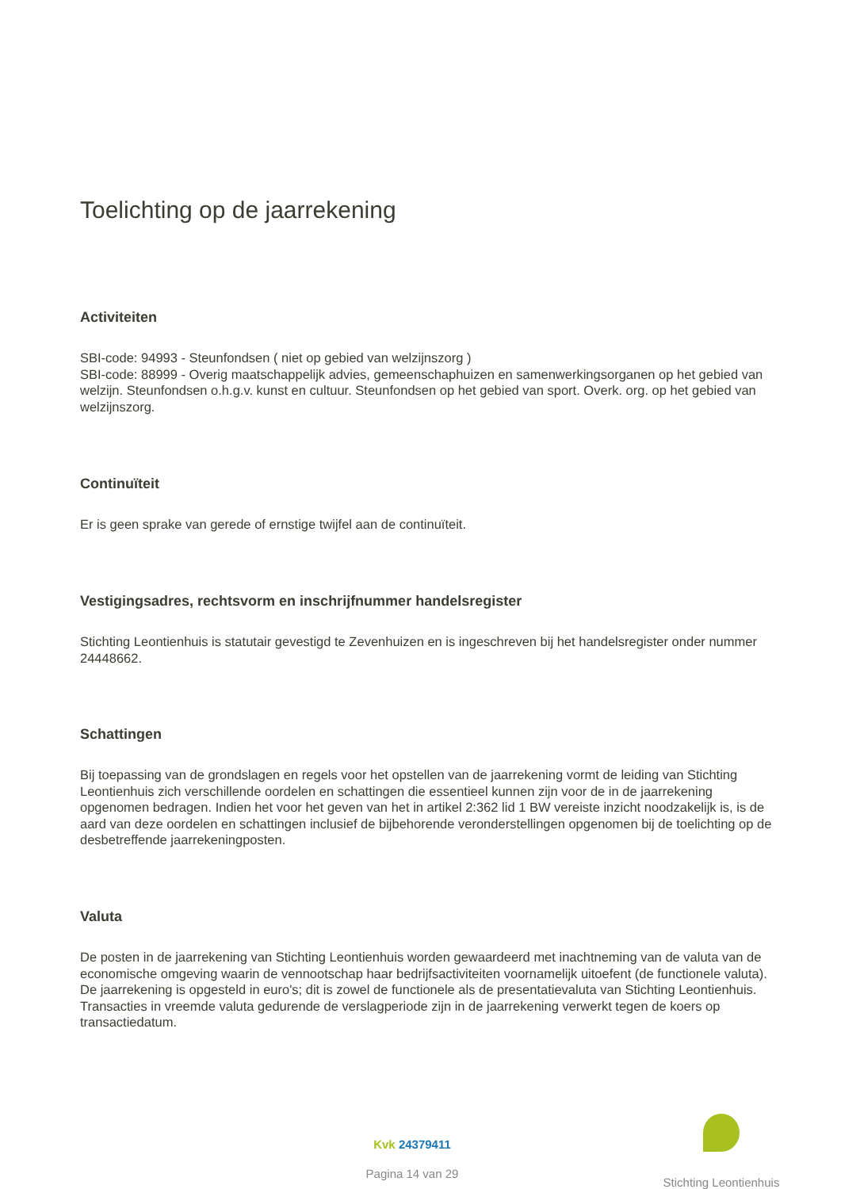Toelichting op de jaarrekening
Activiteiten
SBI-code: 94993 - Steunfondsen ( niet op gebied van welzijnszorg )
SBI-code: 88999 - Overig maatschappelijk advies, gemeenschaphuizen en samenwerkingsorganen op het gebied van welzijn. Steunfondsen o.h.g.v. kunst en cultuur. Steunfondsen op het gebied van sport. Overk. org. op het gebied van welzijnszorg.
Continuïteit
Er is geen sprake van gerede of ernstige twijfel aan de continuïteit.
Vestigingsadres, rechtsvorm en inschrijfnummer handelsregister
Stichting Leontienhuis is statutair gevestigd te Zevenhuizen en is ingeschreven bij het handelsregister onder nummer 24448662.
Schattingen
Bij toepassing van de grondslagen en regels voor het opstellen van de jaarrekening vormt de leiding van Stichting Leontienhuis zich verschillende oordelen en schattingen die essentieel kunnen zijn voor de in de jaarrekening opgenomen bedragen. Indien het voor het geven van het in artikel 2:362 lid 1 BW vereiste inzicht noodzakelijk is, is de aard van deze oordelen en schattingen inclusief de bijbehorende veronderstellingen opgenomen bij de toelichting op de desbetreffende jaarrekeningposten.
Valuta
De posten in de jaarrekening van Stichting Leontienhuis worden gewaardeerd met inachtneming van de valuta van de economische omgeving waarin de vennootschap haar bedrijfsactiviteiten voornamelijk uitoefent (de functionele valuta). De jaarrekening is opgesteld in euro's; dit is zowel de functionele als de presentatievaluta van Stichting Leontienhuis. Transacties in vreemde valuta gedurende de verslagperiode zijn in de jaarrekening verwerkt tegen de koers op transactiedatum.
Kvk 24379411
Pagina 14 van 29
Stichting Leontienhuis